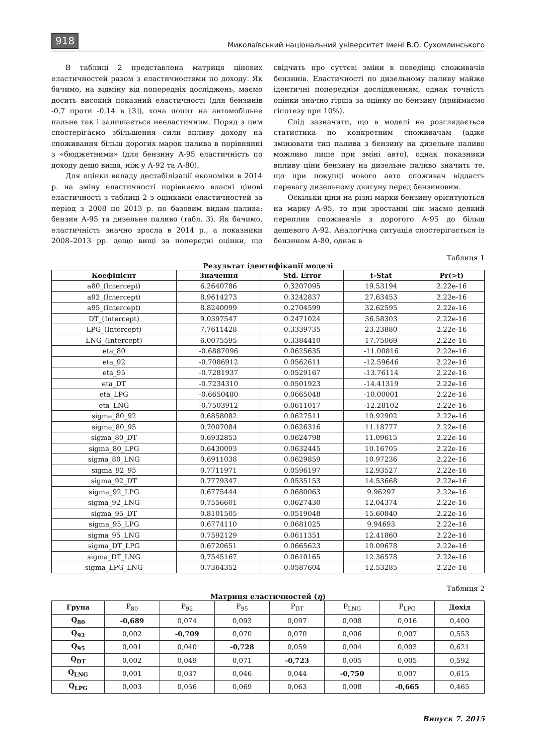918 Миколаївський національний університет імені В.О. Сухомлинського
В таблиці 2 представлена матриця цінових еластичностей разом з еластичностями по доходу. Як бачимо, на відміну від попередніх досліджень, маємо досить високий показний еластичності (для бензинів -0,7 проти -0,14 в [3]), хоча попит на автомобільне пальне так і залишається нееластичним. Поряд з цим спостерігаємо збільшення сили впливу доходу на споживання більш дорогих марок палива в порівнянні з «бюджетними» (для бензину А-95 еластичність по доходу дещо вища, ніж у А-92 та А-80).
Для оцінки вкладу дестабілізації економіки в 2014 р. на зміну еластичності порівняємо власні цінові еластичності з таблиці 2 з оцінками еластичностей за період з 2008 по 2013 р. по базовим видам палива: бензин А-95 та дизельне паливо (табл. 3). Як бачимо, еластичність значно зросла в 2014 р., а показники 2008–2013 рр. дещо вищі за попередні оцінки, що свідчить про суттєві зміни в поведінці споживачів бензинів. Еластичності по дизельному паливу майже ідентичні попереднім дослідженням, однак точність оцінки значно гірша за оцінку по бензину (приймаємо гіпотезу при 10%).
Слід зазначити, що в моделі не розглядається статистика по конкретним споживачам (адже змінювати тип палива з бензину на дизельне паливо можливо лише при зміні авто), однак показники впливу ціни бензину на дизельне паливо значить те, що при покупці нового авто споживач віддасть перевагу дизельному двигуну перед бензиновим.
Оскільки ціни на різні марки бензину орієнтуються на марку А-95, то при зростанні цін маємо деякий переплив споживачів з дорогого А-95 до більш дешевого А-92. Аналогічна ситуація спостерігається із бензином А-80, однак в
Таблиця 1
Результат ідентифікації моделі
| Коефіцієнт | Значення | Std. Error | t-Stat | Pr(>t) |
| --- | --- | --- | --- | --- |
| a80_(Intercept) | 6.2640786 | 0.3207095 | 19.53194 | 2.22e-16 |
| a92_(Intercept) | 8.9614273 | 0.3242837 | 27.63453 | 2.22e-16 |
| a95_(Intercept) | 8.8240099 | 0.2704599 | 32.62595 | 2.22e-16 |
| DT_(Intercept) | 9.0397547 | 0.2471024 | 36.58303 | 2.22e-16 |
| LPG_(Intercept) | 7.7611428 | 0.3339735 | 23.23880 | 2.22e-16 |
| LNG_(Intercept) | 6.0075595 | 0.3384410 | 17.75069 | 2.22e-16 |
| eta_80 | -0.6887096 | 0.0625635 | -11.00816 | 2.22e-16 |
| eta_92 | -0.7086912 | 0.0562611 | -12.59646 | 2.22e-16 |
| eta_95 | -0.7281937 | 0.0529167 | -13.76114 | 2.22e-16 |
| eta_DT | -0.7234310 | 0.0501923 | -14.41319 | 2.22e-16 |
| eta_LPG | -0.6650480 | 0.0665048 | -10.00001 | 2.22e-16 |
| eta_LNG | -0.7503912 | 0.0611017 | -12.28102 | 2.22e-16 |
| sigma_80_92 | 0.6858082 | 0.0627511 | 10.92902 | 2.22e-16 |
| sigma_80_95 | 0.7007084 | 0.0626316 | 11.18777 | 2.22e-16 |
| sigma_80_DT | 0.6932853 | 0.0624798 | 11.09615 | 2.22e-16 |
| sigma_80_LPG | 0.6430093 | 0.0632445 | 10.16705 | 2.22e-16 |
| sigma_80_LNG | 0.6911038 | 0.0629859 | 10.97236 | 2.22e-16 |
| sigma_92_95 | 0.7711971 | 0.0596197 | 12.93527 | 2.22e-16 |
| sigma_92_DT | 0.7779347 | 0.0535153 | 14.53668 | 2.22e-16 |
| sigma_92_LPG | 0.6775444 | 0.0680063 | 9.96297 | 2.22e-16 |
| sigma_92_LNG | 0.7556601 | 0.0627430 | 12.04374 | 2.22e-16 |
| sigma_95_DT | 0.8101505 | 0.0519048 | 15.60840 | 2.22e-16 |
| sigma_95_LPG | 0.6774110 | 0.0681025 | 9.94693 | 2.22e-16 |
| sigma_95_LNG | 0.7592129 | 0.0611351 | 12.41860 | 2.22e-16 |
| sigma_DT_LPG | 0.6720651 | 0.0665623 | 10.09678 | 2.22e-16 |
| sigma_DT_LNG | 0.7545167 | 0.0610165 | 12.36578 | 2.22e-16 |
| sigma_LPG_LNG | 0.7364352 | 0.0587604 | 12.53285 | 2.22e-16 |
Таблиця 2
Матриця еластичностей (η)
| Група | P<sub>80</sub> | P<sub>92</sub> | P<sub>95</sub> | P<sub>DT</sub> | P<sub>LNG</sub> | P<sub>LPG</sub> | Дохід |
| --- | --- | --- | --- | --- | --- | --- | --- |
| Q<sub>80</sub> | -0,689 | 0,074 | 0,093 | 0,097 | 0,008 | 0,016 | 0,400 |
| Q<sub>92</sub> | 0,002 | -0,709 | 0,070 | 0,070 | 0,006 | 0,007 | 0,553 |
| Q<sub>95</sub> | 0,001 | 0,040 | -0,728 | 0,059 | 0,004 | 0,003 | 0,621 |
| Q<sub>DT</sub> | 0,002 | 0,049 | 0,071 | -0,723 | 0,005 | 0,005 | 0,592 |
| Q<sub>LNG</sub> | 0,001 | 0,037 | 0,046 | 0,044 | -0,750 | 0,007 | 0,615 |
| Q<sub>LPG</sub> | 0,003 | 0,056 | 0,069 | 0,063 | 0,008 | -0,665 | 0,465 |
Випуск 7. 2015